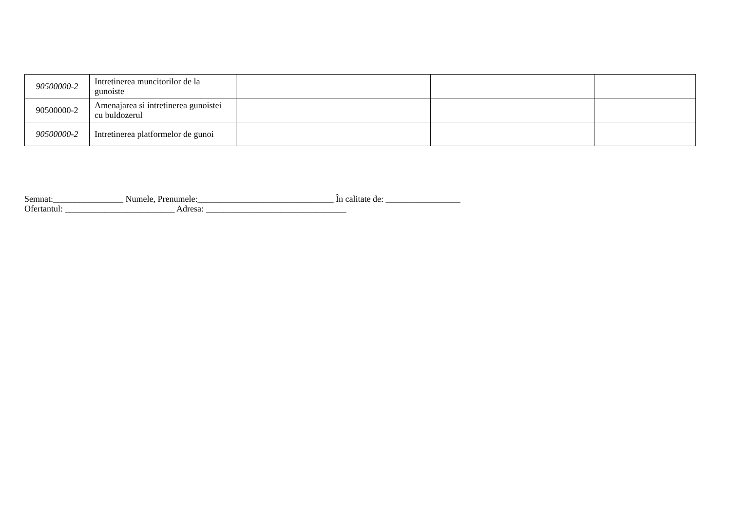| 90500000-2 | Intretinerea muncitorilor de la gunoiste | | | |
| 90500000-2 | Amenajarea si intretinerea gunoistei cu buldozerul | | | |
| 90500000-2 | Intretinerea platformelor de gunoi | | | |
Semnat:________________ Numele, Prenumele:_______________________________ În calitate de: _________________
Ofertantul: _________________________ Adresa: ________________________________